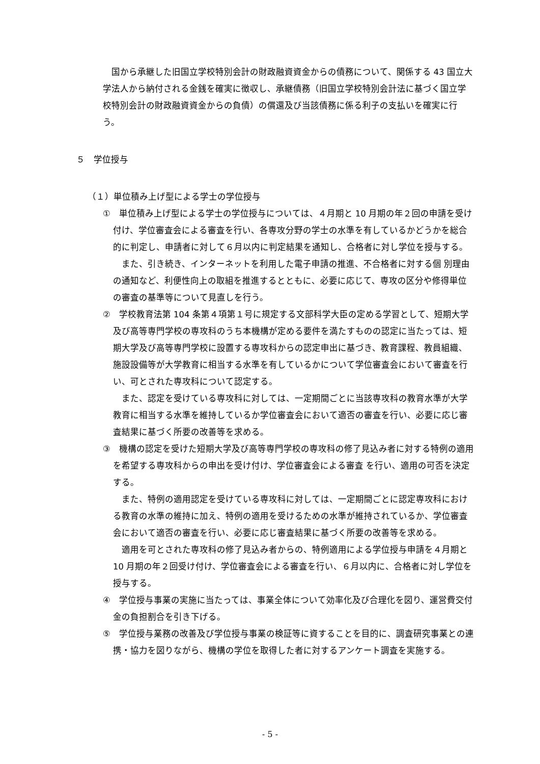国から承継した旧国立学校特別会計の財政融資資金からの債務について、関係する 43 国立大学法人から納付される金銭を確実に徴収し、承継債務（旧国立学校特別会計法に基づく国立学校特別会計の財政融資資金からの負債）の償還及び当該債務に係る利子の支払いを確実に行う。
５　学位授与
（１）単位積み上げ型による学士の学位授与
①　単位積み上げ型による学士の学位授与については、４月期と 10 月期の年２回の申請を受け付け、学位審査会による審査を行い、各専攻分野の学士の水準を有しているかどうかを総合的に判定し、申請者に対して６月以内に判定結果を通知し、合格者に対し学位を授与する。
また、引き続き、インターネットを利用した電子申請の推進、不合格者に対する個 別理由の通知など、利便性向上の取組を推進するとともに、必要に応じて、専攻の区分や修得単位の審査の基準等について見直しを行う。
②　学校教育法第 104 条第４項第１号に規定する文部科学大臣の定める学習として、短期大学及び高等専門学校の専攻科のうち本機構が定める要件を満たすものの認定に当たっては、短期大学及び高等専門学校に設置する専攻科からの認定申出に基づき、教育課程、教員組織、施設設備等が大学教育に相当する水準を有しているかについて学位審査会において審査を行い、可とされた専攻科について認定する。
また、認定を受けている専攻科に対しては、一定期間ごとに当該専攻科の教育水準が大学教育に相当する水準を維持しているか学位審査会において適否の審査を行い、必要に応じ審査結果に基づく所要の改善等を求める。
③　機構の認定を受けた短期大学及び高等専門学校の専攻科の修了見込み者に対する特例の適用を希望する専攻科からの申出を受け付け、学位審査会による審査 を行い、適用の可否を決定する。
また、特例の適用認定を受けている専攻科に対しては、一定期間ごとに認定専攻科における教育の水準の維持に加え、特例の適用を受けるための水準が維持されているか、学位審査会において適否の審査を行い、必要に応じ審査結果に基づく所要の改善等を求める。
適用を可とされた専攻科の修了見込み者からの、特例適用による学位授与申請を４月期と 10 月期の年２回受け付け、学位審査会による審査を行い、６月以内に、合格者に対し学位を授与する。
④　学位授与事業の実施に当たっては、事業全体について効率化及び合理化を図り、運営費交付金の負担割合を引き下げる。
⑤　学位授与業務の改善及び学位授与事業の検証等に資することを目的に、調査研究事業との連携・協力を図りながら、機構の学位を取得した者に対するアンケート調査を実施する。
- 5 -